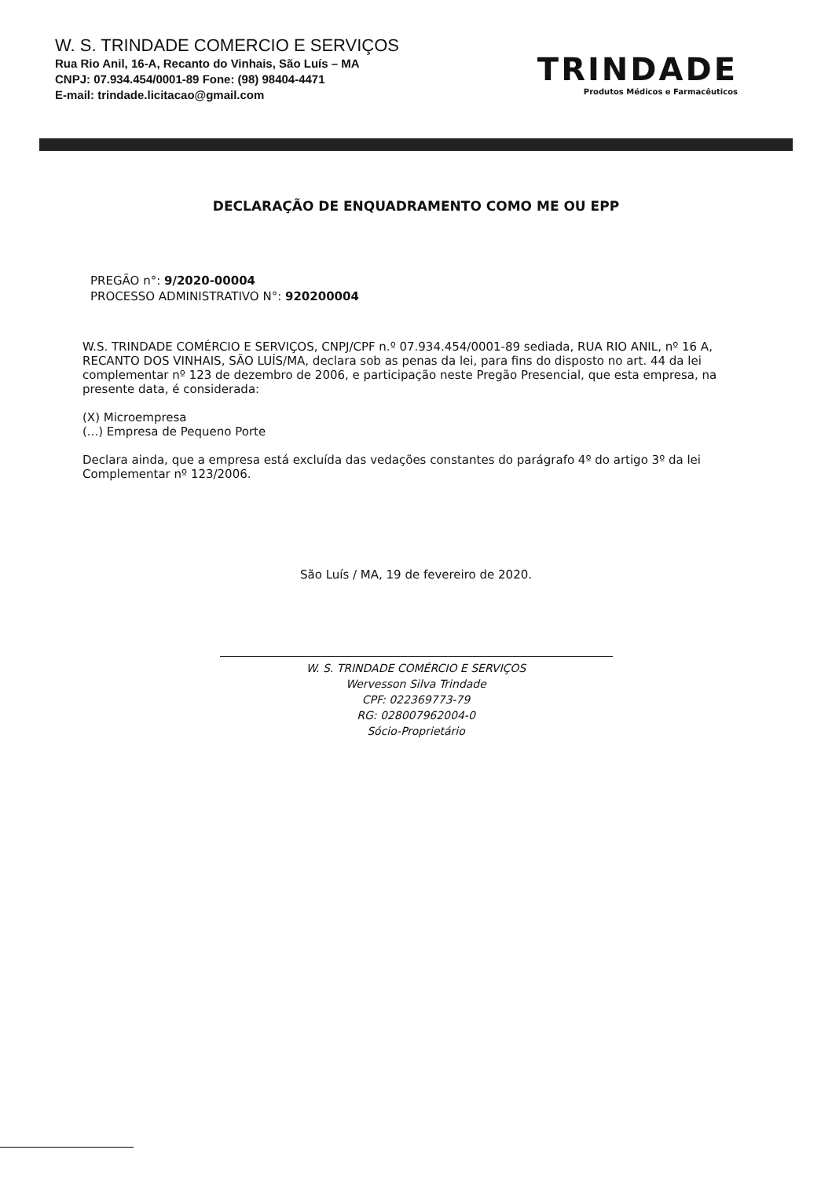W. S. TRINDADE COMERCIO E SERVIÇOS
Rua Rio Anil, 16-A, Recanto do Vinhais, São Luís – MA
CNPJ: 07.934.454/0001-89 Fone: (98) 98404-4471
E-mail: trindade.licitacao@gmail.com
TRINDADE
Produtos Médicos e Farmacêuticos
DECLARAÇÃO DE ENQUADRAMENTO COMO ME OU EPP
PREGÃO n°: 9/2020-00004
PROCESSO ADMINISTRATIVO N°: 920200004
W.S. TRINDADE COMÉRCIO E SERVIÇOS, CNPJ/CPF n.º 07.934.454/0001-89 sediada, RUA RIO ANIL, nº 16 A, RECANTO DOS VINHAIS, SÃO LUÍS/MA, declara sob as penas da lei, para fins do disposto no art. 44 da lei complementar nº 123 de dezembro de 2006, e participação neste Pregão Presencial, que esta empresa, na presente data, é considerada:
(X) Microempresa
(...) Empresa de Pequeno Porte
Declara ainda, que a empresa está excluída das vedações constantes do parágrafo 4º do artigo 3º da lei Complementar nº 123/2006.
São Luís / MA, 19 de fevereiro de 2020.
W. S. TRINDADE COMÉRCIO E SERVIÇOS
Wervesson Silva Trindade
CPF: 022369773-79
RG: 028007962004-0
Sócio-Proprietário